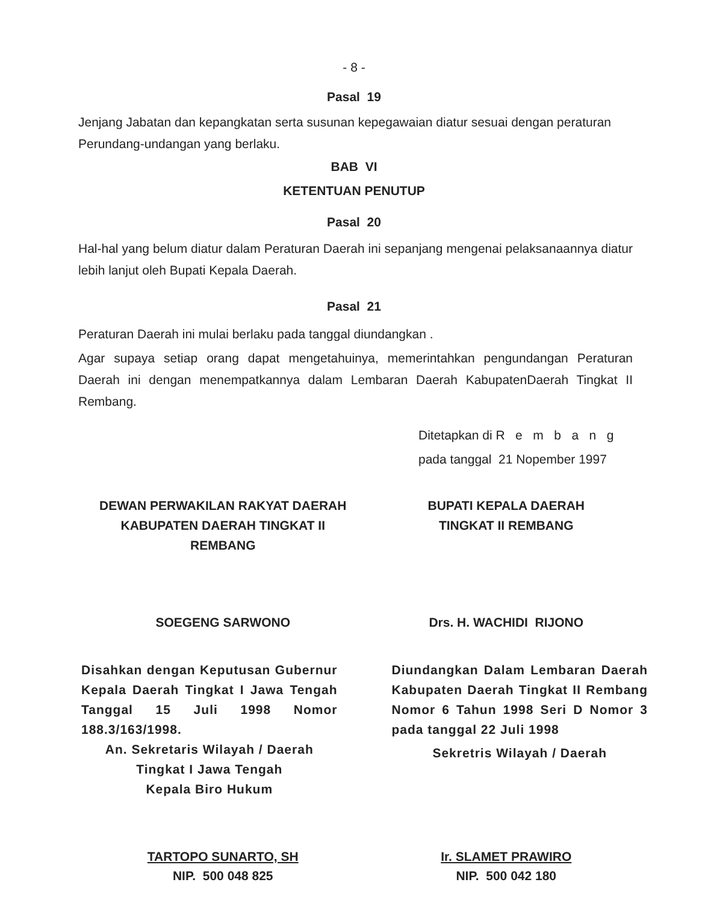- 8 -
Pasal 19
Jenjang Jabatan dan kepangkatan serta susunan kepegawaian diatur sesuai dengan peraturan Perundang-undangan yang berlaku.
BAB VI
KETENTUAN PENUTUP
Pasal 20
Hal-hal yang belum diatur dalam Peraturan Daerah ini sepanjang mengenai pelaksanaannya diatur lebih lanjut oleh Bupati Kepala Daerah.
Pasal 21
Peraturan Daerah ini mulai berlaku pada tanggal diundangkan .
Agar supaya setiap orang dapat mengetahuinya, memerintahkan pengundangan Peraturan Daerah ini dengan menempatkannya dalam Lembaran Daerah KabupatenDaerah Tingkat II Rembang.
Ditetapkan di R e m b a n g
pada tanggal 21 Nopember 1997
DEWAN PERWAKILAN RAKYAT DAERAH
KABUPATEN DAERAH TINGKAT II
REMBANG
BUPATI KEPALA DAERAH
TINGKAT II REMBANG
SOEGENG SARWONO Drs. H. WACHIDI RIJONO
Disahkan dengan Keputusan Gubernur Kepala Daerah Tingkat I Jawa Tengah Tanggal 15 Juli 1998 Nomor 188.3/163/1998.
An. Sekretaris Wilayah / Daerah
Tingkat I Jawa Tengah
Kepala Biro Hukum
Diundangkan Dalam Lembaran Daerah Kabupaten Daerah Tingkat II Rembang Nomor 6 Tahun 1998 Seri D Nomor 3 pada tanggal 22 Juli 1998
Sekretris Wilayah / Daerah
TARTOPO SUNARTO, SH
NIP. 500 048 825
Ir. SLAMET PRAWIRO
NIP. 500 042 180